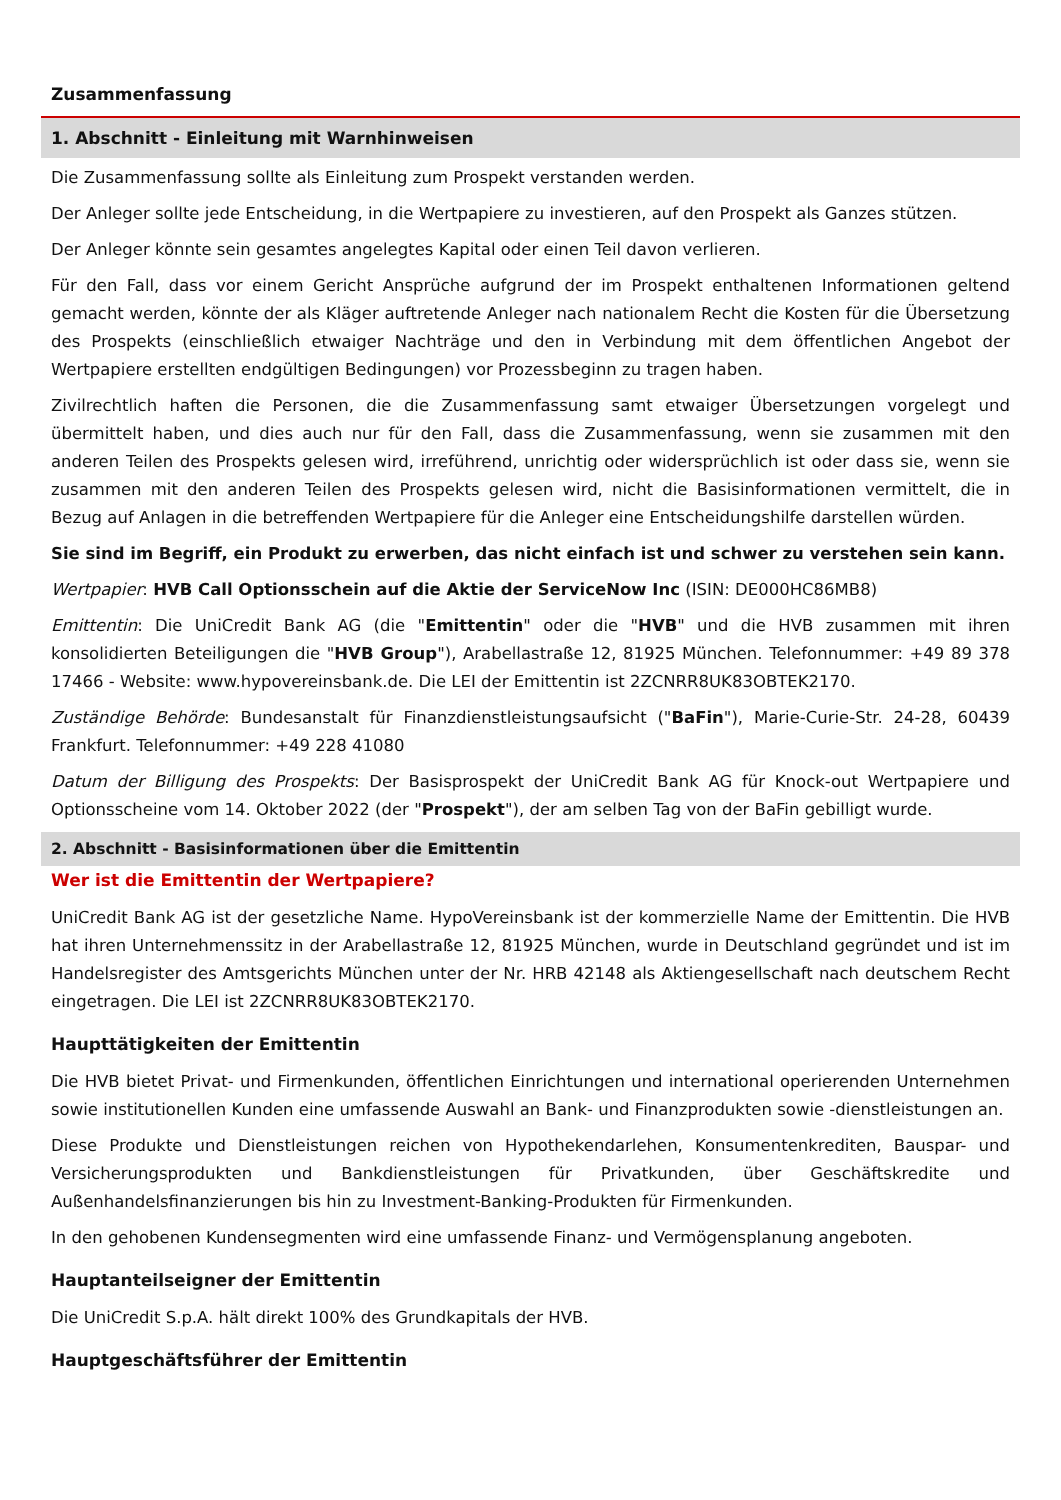Zusammenfassung
1. Abschnitt - Einleitung mit Warnhinweisen
Die Zusammenfassung sollte als Einleitung zum Prospekt verstanden werden.
Der Anleger sollte jede Entscheidung, in die Wertpapiere zu investieren, auf den Prospekt als Ganzes stützen.
Der Anleger könnte sein gesamtes angelegtes Kapital oder einen Teil davon verlieren.
Für den Fall, dass vor einem Gericht Ansprüche aufgrund der im Prospekt enthaltenen Informationen geltend gemacht werden, könnte der als Kläger auftretende Anleger nach nationalem Recht die Kosten für die Übersetzung des Prospekts (einschließlich etwaiger Nachträge und den in Verbindung mit dem öffentlichen Angebot der Wertpapiere erstellten endgültigen Bedingungen) vor Prozessbeginn zu tragen haben.
Zivilrechtlich haften die Personen, die die Zusammenfassung samt etwaiger Übersetzungen vorgelegt und übermittelt haben, und dies auch nur für den Fall, dass die Zusammenfassung, wenn sie zusammen mit den anderen Teilen des Prospekts gelesen wird, irreführend, unrichtig oder widersprüchlich ist oder dass sie, wenn sie zusammen mit den anderen Teilen des Prospekts gelesen wird, nicht die Basisinformationen vermittelt, die in Bezug auf Anlagen in die betreffenden Wertpapiere für die Anleger eine Entscheidungshilfe darstellen würden.
Sie sind im Begriff, ein Produkt zu erwerben, das nicht einfach ist und schwer zu verstehen sein kann.
Wertpapier: HVB Call Optionsschein auf die Aktie der ServiceNow Inc (ISIN: DE000HC86MB8)
Emittentin: Die UniCredit Bank AG (die "Emittentin" oder die "HVB" und die HVB zusammen mit ihren konsolidierten Beteiligungen die "HVB Group"), Arabellastraße 12, 81925 München. Telefonnummer: +49 89 378 17466 - Website: www.hypovereinsbank.de. Die LEI der Emittentin ist 2ZCNRR8UK83OBTEK2170.
Zuständige Behörde: Bundesanstalt für Finanzdienstleistungsaufsicht ("BaFin"), Marie-Curie-Str. 24-28, 60439 Frankfurt. Telefonnummer: +49 228 41080
Datum der Billigung des Prospekts: Der Basisprospekt der UniCredit Bank AG für Knock-out Wertpapiere und Optionsscheine vom 14. Oktober 2022 (der "Prospekt"), der am selben Tag von der BaFin gebilligt wurde.
2. Abschnitt - Basisinformationen über die Emittentin
Wer ist die Emittentin der Wertpapiere?
UniCredit Bank AG ist der gesetzliche Name. HypoVereinsbank ist der kommerzielle Name der Emittentin. Die HVB hat ihren Unternehmenssitz in der Arabellastraße 12, 81925 München, wurde in Deutschland gegründet und ist im Handelsregister des Amtsgerichts München unter der Nr. HRB 42148 als Aktiengesellschaft nach deutschem Recht eingetragen. Die LEI ist 2ZCNRR8UK83OBTEK2170.
Haupttätigkeiten der Emittentin
Die HVB bietet Privat- und Firmenkunden, öffentlichen Einrichtungen und international operierenden Unternehmen sowie institutionellen Kunden eine umfassende Auswahl an Bank- und Finanzprodukten sowie -dienstleistungen an.
Diese Produkte und Dienstleistungen reichen von Hypothekendarlehen, Konsumentenkrediten, Bauspar- und Versicherungsprodukten und Bankdienstleistungen für Privatkunden, über Geschäftskredite und Außenhandelsfinanzierungen bis hin zu Investment-Banking-Produkten für Firmenkunden.
In den gehobenen Kundensegmenten wird eine umfassende Finanz- und Vermögensplanung angeboten.
Hauptanteilseigner der Emittentin
Die UniCredit S.p.A. hält direkt 100% des Grundkapitals der HVB.
Hauptgeschäftsführer der Emittentin